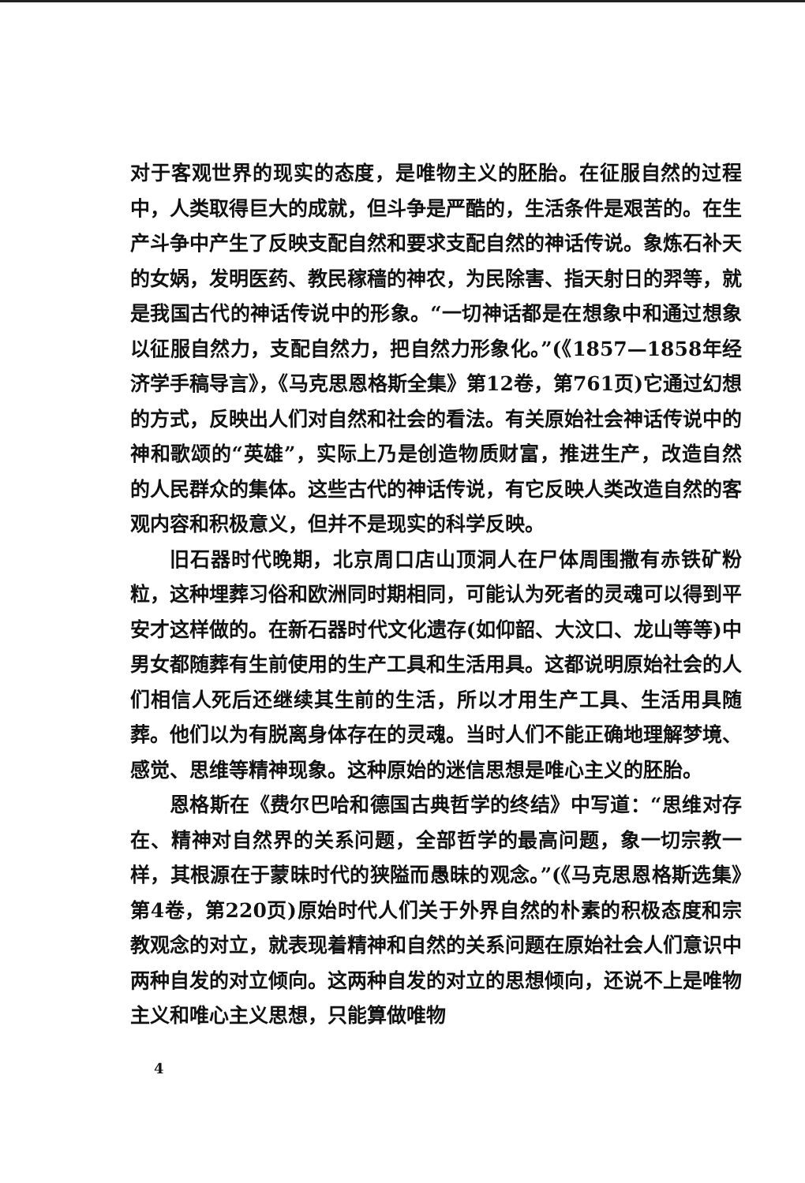对于客观世界的现实的态度，是唯物主义的胚胎。在征服自然的过程中，人类取得巨大的成就，但斗争是严酷的，生活条件是艰苦的。在生产斗争中产生了反映支配自然和要求支配自然的神话传说。象炼石补天的女娲，发明医药、教民稼穑的神农，为民除害、指天射日的羿等，就是我国古代的神话传说中的形象。“一切神话都是在想象中和通过想象以征服自然力，支配自然力，把自然力形象化。”(《1857—1858年经济学手稿导言》，《马克思恩格斯全集》第12卷，第761页)它通过幻想的方式，反映出人们对自然和社会的看法。有关原始社会神话传说中的神和歌颂的“英雄”，实际上乃是创造物质财富，推进生产，改造自然的人民群众的集体。这些古代的神话传说，有它反映人类改造自然的客观内容和积极意义，但并不是现实的科学反映。
旧石器时代晚期，北京周口店山顶洞人在尸体周围撒有赤铁矿粉粒，这种埋葬习俗和欧洲同时期相同，可能认为死者的灵魂可以得到平安才这样做的。在新石器时代文化遗存(如仰韶、大汶口、龙山等等)中男女都随葬有生前使用的生产工具和生活用具。这都说明原始社会的人们相信人死后还继续其生前的生活，所以才用生产工具、生活用具随葬。他们以为有脱离身体存在的灵魂。当时人们不能正确地理解梦境、感觉、思维等精神现象。这种原始的迷信思想是唯心主义的胚胎。
恩格斯在《费尔巴哈和德国古典哲学的终结》中写道：“思维对存在、精神对自然界的关系问题，全部哲学的最高问题，象一切宗教一样，其根源在于蒙昧时代的狭隘而愚昧的观念。”(《马克思恩格斯选集》第4卷，第220页)原始时代人们关于外界自然的朴素的积极态度和宗教观念的对立，就表现着精神和自然的关系问题在原始社会人们意识中两种自发的对立倾向。这两种自发的对立的思想倾向，还说不上是唯物主义和唯心主义思想，只能算做唯物
4